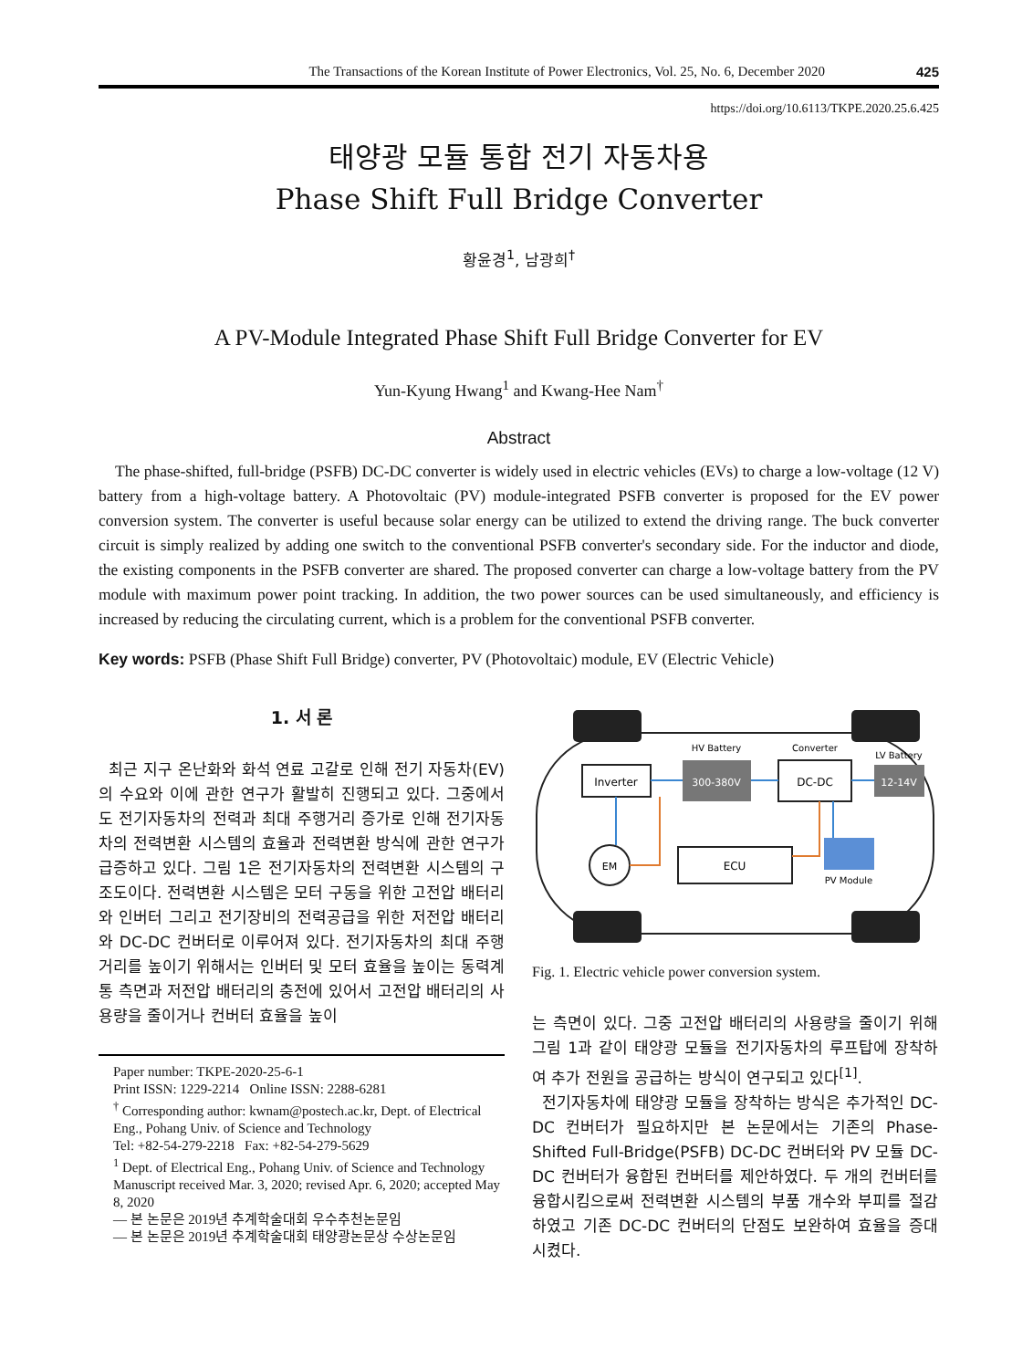The Transactions of the Korean Institute of Power Electronics, Vol. 25, No. 6, December 2020 425
https://doi.org/10.6113/TKPE.2020.25.6.425
태양광 모듈 통합 전기 자동차용
Phase Shift Full Bridge Converter
황윤경<sup>1</sup>, 남광희<sup>†</sup>
A PV-Module Integrated Phase Shift Full Bridge Converter for EV
Yun-Kyung Hwang<sup>1</sup> and Kwang-Hee Nam<sup>†</sup>
Abstract
The phase-shifted, full-bridge (PSFB) DC-DC converter is widely used in electric vehicles (EVs) to charge a low-voltage (12 V) battery from a high-voltage battery. A Photovoltaic (PV) module-integrated PSFB converter is proposed for the EV power conversion system. The converter is useful because solar energy can be utilized to extend the driving range. The buck converter circuit is simply realized by adding one switch to the conventional PSFB converter's secondary side. For the inductor and diode, the existing components in the PSFB converter are shared. The proposed converter can charge a low-voltage battery from the PV module with maximum power point tracking. In addition, the two power sources can be used simultaneously, and efficiency is increased by reducing the circulating current, which is a problem for the conventional PSFB converter.
Key words: PSFB (Phase Shift Full Bridge) converter, PV (Photovoltaic) module, EV (Electric Vehicle)
1. 서 론
최근 지구 온난화와 화석 연료 고갈로 인해 전기 자동차(EV)의 수요와 이에 관한 연구가 활발히 진행되고 있다. 그중에서도 전기자동차의 전력과 최대 주행거리 증가로 인해 전기자동차의 전력변환 시스템의 효율과 전력변환 방식에 관한 연구가 급증하고 있다. 그림 1은 전기자동차의 전력변환 시스템의 구조도이다. 전력변환 시스템은 모터 구동을 위한 고전압 배터리와 인버터 그리고 전기장비의 전력공급을 위한 저전압 배터리와 DC-DC 컨버터로 이루어져 있다. 전기자동차의 최대 주행거리를 높이기 위해서는 인버터 및 모터 효율을 높이는 동력계통 측면과 저전압 배터리의 충전에 있어서 고전압 배터리의 사용량을 줄이거나 컨버터 효율을 높이
Paper number: TKPE-2020-25-6-1
Print ISSN: 1229-2214 Online ISSN: 2288-6281
<sup>†</sup> Corresponding author: kwnam@postech.ac.kr, Dept. of Electrical Eng., Pohang Univ. of Science and Technology
Tel: +82-54-279-2218 Fax: +82-54-279-5629
<sup>1</sup> Dept. of Electrical Eng., Pohang Univ. of Science and Technology
Manuscript received Mar. 3, 2020; revised Apr. 6, 2020; accepted May 8, 2020
— 본 논문은 2019년 추계학술대회 우수추천논문임
— 본 논문은 2019년 추계학술대회 태양광논문상 수상논문임
Inverter
300-380V
HV Battery
DC-DC
Converter
12-14V
LV Battery
EM
ECU
PV Module
Fig. 1. Electric vehicle power conversion system.
는 측면이 있다. 그중 고전압 배터리의 사용량을 줄이기 위해 그림 1과 같이 태양광 모듈을 전기자동차의 루프탑에 장착하여 추가 전원을 공급하는 방식이 연구되고 있다<sup>[1]</sup>.
전기자동차에 태양광 모듈을 장착하는 방식은 추가적인 DC-DC 컨버터가 필요하지만 본 논문에서는 기존의 Phase-Shifted Full-Bridge(PSFB) DC-DC 컨버터와 PV 모듈 DC-DC 컨버터가 융합된 컨버터를 제안하였다. 두 개의 컨버터를 융합시킴으로써 전력변환 시스템의 부품 개수와 부피를 절감하였고 기존 DC-DC 컨버터의 단점도 보완하여 효율을 증대시켰다.